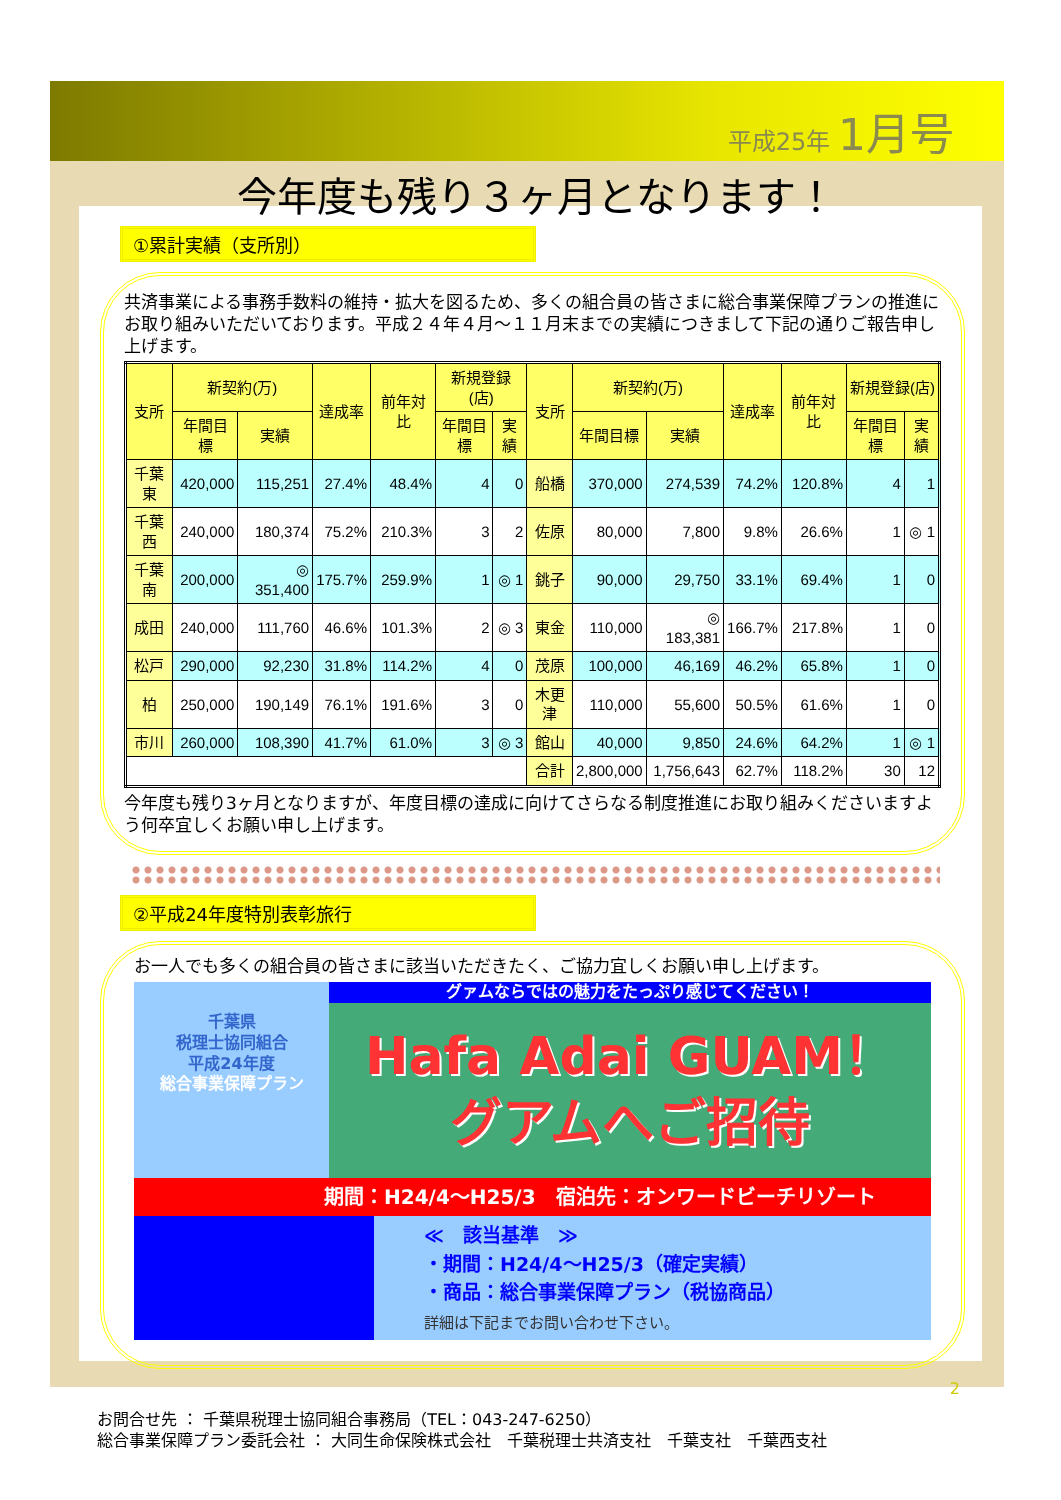平成25年 1月号
今年度も残り３ヶ月となります！
①累計実績（支所別）
共済事業による事務手数料の維持・拡大を図るため、多くの組合員の皆さまに総合事業保障プランの推進にお取り組みいただいております。平成２４年４月～１１月末までの実績につきまして下記の通りご報告申し上げます。
| 支所 | 新契約(万) | | 達成率 | 前年対比 | 新規登録(店) | | 支所 | 新契約(万) | | 達成率 | 前年対比 | 新規登録(店) | |
| --- | --- | --- | --- | --- | --- | --- | --- | --- | --- | --- | --- | --- | --- |
| | 年間目標 | 実績 | | | 年間目標 | 実績 | | 年間目標 | 実績 | | | 年間目標 | 実績 |
| 千葉東 | 420,000 | 115,251 | 27.4% | 48.4% | 4 | 0 | 船橋 | 370,000 | 274,539 | 74.2% | 120.8% | 4 | 1 |
| 千葉西 | 240,000 | 180,374 | 75.2% | 210.3% | 3 | 2 | 佐原 | 80,000 | 7,800 | 9.8% | 26.6% | 1 | ◎ 1 |
| 千葉南 | 200,000 | ◎ 351,400 | 175.7% | 259.9% | 1 | ◎ 1 | 銚子 | 90,000 | 29,750 | 33.1% | 69.4% | 1 | 0 |
| 成田 | 240,000 | 111,760 | 46.6% | 101.3% | 2 | ◎ 3 | 東金 | 110,000 | ◎ 183,381 | 166.7% | 217.8% | 1 | 0 |
| 松戸 | 290,000 | 92,230 | 31.8% | 114.2% | 4 | 0 | 茂原 | 100,000 | 46,169 | 46.2% | 65.8% | 1 | 0 |
| 柏 | 250,000 | 190,149 | 76.1% | 191.6% | 3 | 0 | 木更津 | 110,000 | 55,600 | 50.5% | 61.6% | 1 | 0 |
| 市川 | 260,000 | 108,390 | 41.7% | 61.0% | 3 | ◎ 3 | 館山 | 40,000 | 9,850 | 24.6% | 64.2% | 1 | ◎ 1 |
| | | | | | | | 合計 | 2,800,000 | 1,756,643 | 62.7% | 118.2% | 30 | 12 |
今年度も残り3ヶ月となりますが、年度目標の達成に向けてさらなる制度推進にお取り組みくださいますよう何卒宜しくお願い申し上げます。
②平成24年度特別表彰旅行
お一人でも多くの組合員の皆さまに該当いただきたく、ご協力宜しくお願い申し上げます。
千葉県
税理士協同組合
平成24年度
総合事業保障プラン
グァムならではの魅力をたっぷり感じてください！
Hafa Adai GUAM！
グアムへご招待
期間：H24/4～H25/3　宿泊先：オンワードビーチリゾート
≪　該当基準　≫
・期間：H24/4～H25/3（確定実績）
・商品：総合事業保障プラン（税協商品）
詳細は下記までお問い合わせ下さい。
2
お問合せ先 ： 千葉県税理士協同組合事務局（TEL：043-247-6250）
総合事業保障プラン委託会社 ： 大同生命保険株式会社　千葉税理士共済支社　千葉支社　千葉西支社